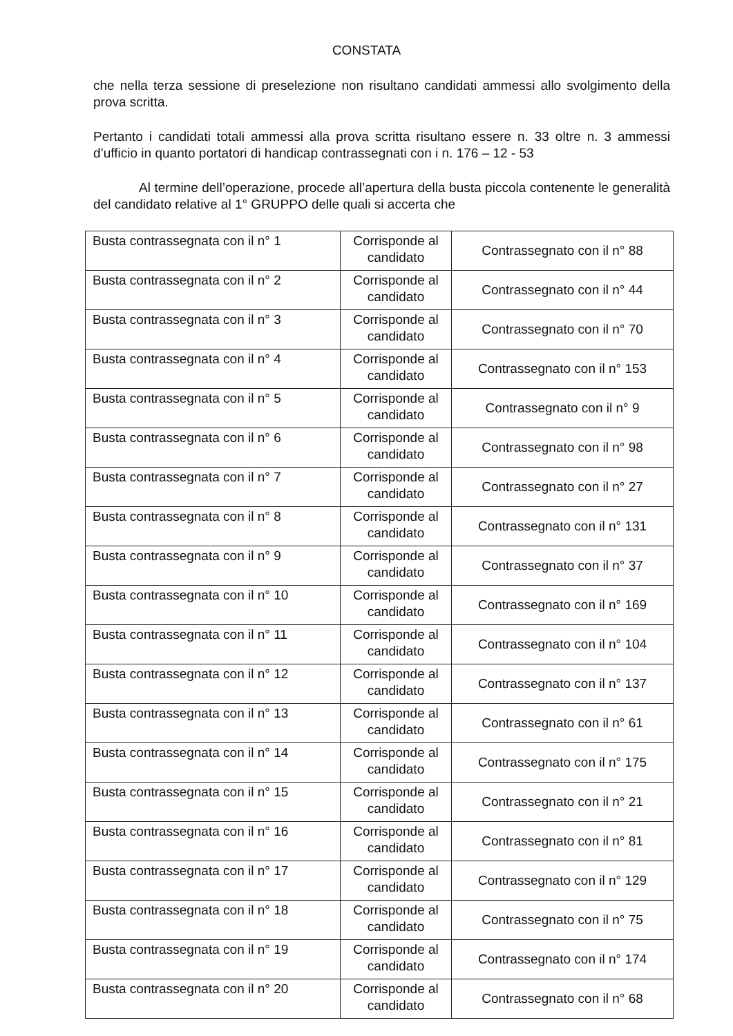CONSTATA
che nella terza sessione di preselezione non risultano candidati ammessi allo svolgimento della prova scritta.
Pertanto i candidati totali ammessi alla prova scritta risultano essere n. 33 oltre n. 3 ammessi d’ufficio in quanto portatori di handicap contrassegnati con i n. 176 – 12 - 53
Al termine dell’operazione, procede all’apertura della busta piccola contenente le generalità del candidato relative al 1° GRUPPO delle quali si accerta che
| Busta contrassegnata con il n° 1 | Corrisponde al candidato | Contrassegnato con il n° 88 |
| Busta contrassegnata con il n° 2 | Corrisponde al candidato | Contrassegnato con il n° 44 |
| Busta contrassegnata con il n° 3 | Corrisponde al candidato | Contrassegnato con il n° 70 |
| Busta contrassegnata con il n° 4 | Corrisponde al candidato | Contrassegnato con il n° 153 |
| Busta contrassegnata con il n° 5 | Corrisponde al candidato | Contrassegnato con il n° 9 |
| Busta contrassegnata con il n° 6 | Corrisponde al candidato | Contrassegnato con il n° 98 |
| Busta contrassegnata con il n° 7 | Corrisponde al candidato | Contrassegnato con il n° 27 |
| Busta contrassegnata con il n° 8 | Corrisponde al candidato | Contrassegnato con il n° 131 |
| Busta contrassegnata con il n° 9 | Corrisponde al candidato | Contrassegnato con il n° 37 |
| Busta contrassegnata con il n° 10 | Corrisponde al candidato | Contrassegnato con il n° 169 |
| Busta contrassegnata con il n° 11 | Corrisponde al candidato | Contrassegnato con il n° 104 |
| Busta contrassegnata con il n° 12 | Corrisponde al candidato | Contrassegnato con il n° 137 |
| Busta contrassegnata con il n° 13 | Corrisponde al candidato | Contrassegnato con il n° 61 |
| Busta contrassegnata con il n° 14 | Corrisponde al candidato | Contrassegnato con il n° 175 |
| Busta contrassegnata con il n° 15 | Corrisponde al candidato | Contrassegnato con il n° 21 |
| Busta contrassegnata con il n° 16 | Corrisponde al candidato | Contrassegnato con il n° 81 |
| Busta contrassegnata con il n° 17 | Corrisponde al candidato | Contrassegnato con il n° 129 |
| Busta contrassegnata con il n° 18 | Corrisponde al candidato | Contrassegnato con il n° 75 |
| Busta contrassegnata con il n° 19 | Corrisponde al candidato | Contrassegnato con il n° 174 |
| Busta contrassegnata con il n° 20 | Corrisponde al candidato | Contrassegnato con il n° 68 |